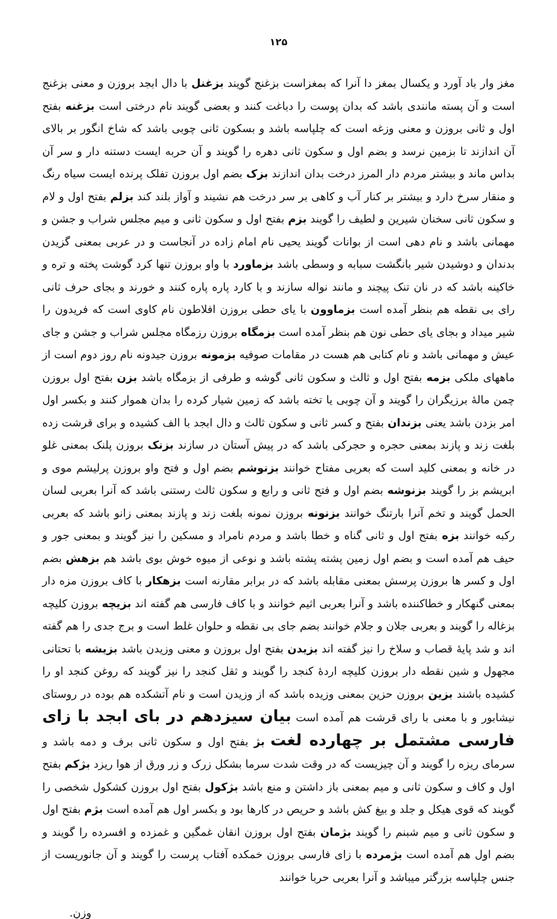۱۲۵
مغز وار باد آورد و یکسال بمغز دا آنرا که بمغزاست بزغنج گویند بزغنل با دال ابجد بروزن و معنی بزغنج است و آن پسته مانندی باشد که بدان پوست را دباغت کنند و بعضی گویند نام درختی است بزغنه بفتح اول و ثانی بروزن و معنی وزغه است که چلپاسه باشد و بسکون ثانی چوبی باشد که شاخ انگور بر بالای آن اندازند تا بزمین نرسد و بضم اول و سکون ثانی دهره را گویند و آن حربه ایست دستنه دار و سر آن بداس ماند و بیشتر مردم دار المرز درخت بدان اندازند بزک بضم اول بروزن تفلک پرنده ایست سیاه رنگ و منقار سرخ دارد و بیشتر بر کنار آب و کاهی بر سر درخت هم نشیند و آواز بلند کند بزلم بفتح اول و لام و سکون ثانی سخنان شیرین و لطیف را گویند بزم بفتح اول و سکون ثانی و میم مجلس شراب و جشن و مهمانی باشد و نام دهی است از بوانات گویند یحیی نام امام زاده در آنجاست و در عربی بمعنی گزیدن بدندان و دوشیدن شیر بانگشت سبابه و وسطی باشد بزماورد با واو بروزن تنها کرد گوشت پخته و تره و خاکینه باشد که در نان تنک پیچند و مانند نواله سازند و با کارد پاره پاره کنند و خورند و بجای حرف ثانی رای بی نقطه هم بنظر آمده است بزماوون با یای حطی بروزن افلاطون نام کاوی است که فریدون را شیر میداد و بجای یای حطی نون هم بنظر آمده است بزمگاه بروزن رزمگاه مجلس شراب و جشن و جای عیش و مهمانی باشد و نام کتابی هم هست در مقامات صوفیه بزمونه بروزن جیدونه نام روز دوم است از ماههای ملکی بزمه بفتح اول و ثالث و سکون ثانی گوشه و طرفی از بزمگاه باشد بزن بفتح اول بروزن چمن مالهٔ برزیگران را گویند و آن چوبی یا تخته باشد که زمین شیار کرده را بدان هموار کنند و بکسر اول امر بزدن باشد یعنی بزندان بفتح و کسر ثانی و سکون ثالث و دال ابجد با الف کشیده و برای قرشت زده بلغت زند و پازند بمعنی حجره و حجرکی باشد که در پیش آستان در سازند بزنک بروزن پلنک بمعنی غلو در خانه و بمعنی کلید است که بعربی مفتاح خوانند بزنوشم بضم اول و فتح واو بروزن پرلیشم موی و ابریشم بز را گویند بزنوشه بضم اول و فتح ثانی و رابع و سکون ثالث رستنی باشد که آنرا بعربی لسان الحمل گویند و تخم آنرا بارتنگ خوانند بزنونه بروزن نمونه بلغت زند و پازند بمعنی زانو باشد که بعربی رکبه خوانند بزه بفتح اول و ثانی گناه و خطا باشد و مردم نامراد و مسکین را نیز گویند و بمعنی جور و حیف هم آمده است و بضم اول زمین پشته پشته باشد و نوعی از میوه خوش بوی باشد هم بزهش بضم اول و کسر ها بروزن پرسش بمعنی مقابله باشد که در برابر مقارنه است بزهکار با کاف بروزن مزه دار بمعنی گنهکار و خطاکننده باشد و آنرا بعربی اثیم خوانند و با کاف فارسی هم گفته اند بزیچه بروزن کلیچه بزغاله را گویند و بعربی جلان و جلام خوانند بضم جای بی نقطه و حلوان غلط است و برج جدی را هم گفته اند و شد پایهٔ قصاب و سلاخ را نیز گفته اند بزیدن بفتح اول بروزن و معنی وزیدن باشد بزیشه با تحتانی مجهول و شین نقطه دار بروزن کلیچه اردهٔ کنجد را گویند و ثقل کنجد را نیز گویند که روغن کنجد او را کشیده باشند بزین بروزن حزین بمعنی وزیده باشد که از وزیدن است و نام آتشکده هم بوده در روستای نیشابور و با معنی با رای قرشت هم آمده است بیان سیزدهم در بای ابجد با زای فارسی مشتمل بر چهارده لغت بژ بفتح اول و سکون ثانی برف و دمه باشد و سرمای ریزه را گویند و آن چیزیست که در وقت شدت سرما بشکل زرک و زر ورق از هوا ریزد بژکم بفتح اول و کاف و سکون ثانی و میم بمعنی باز داشتن و منع باشد بژکول بفتح اول بروزن کشکول شخصی را گویند که قوی هیکل و جلد و بیغ کش باشد و حریص در کارها بود و بکسر اول هم آمده است بژم بفتح اول و سکون ثانی و میم شبنم را گویند بژمان بفتح اول بروزن انقان غمگین و غمزده و افسرده را گویند و بضم اول هم آمده است بژمرده با زای فارسی بروزن خمکده آفتاب پرست را گویند و آن جانوریست از جنس چلپاسه بزرگتر میباشد و آنرا بعربی حربا خوانند
وزن.